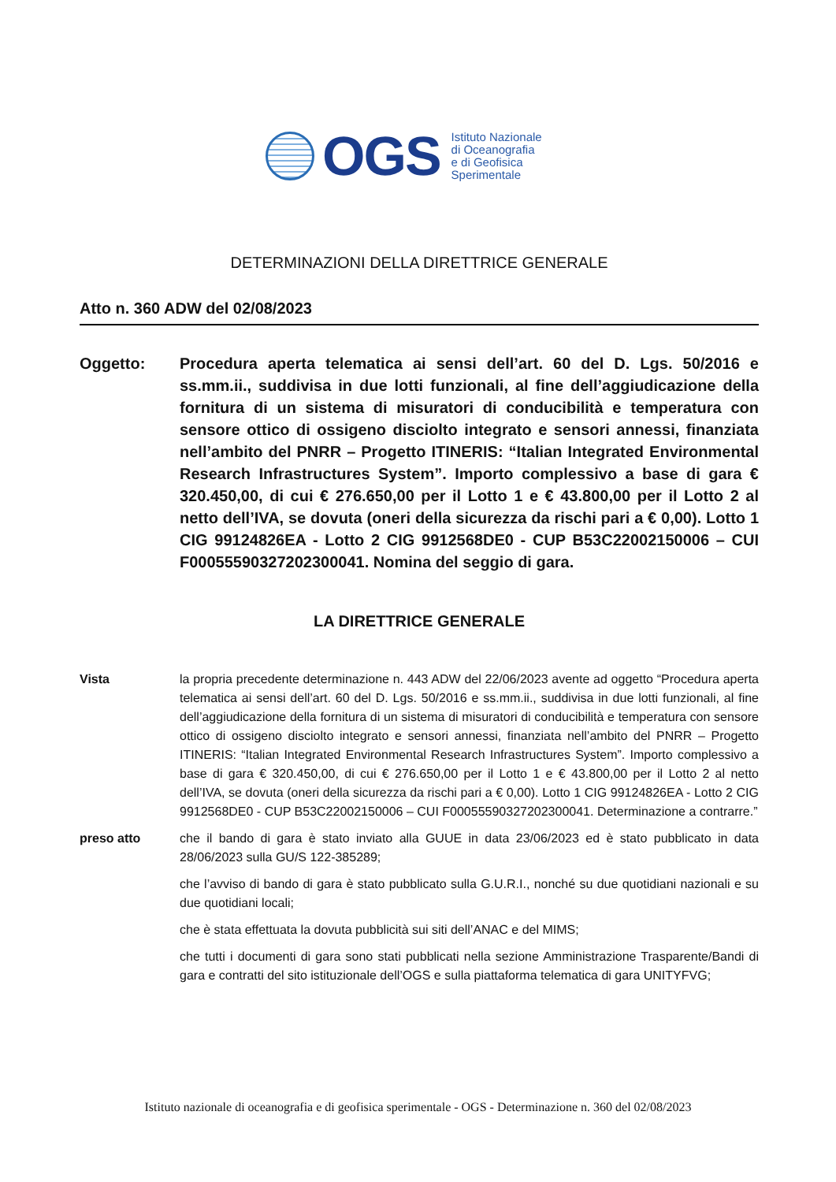OGS
Istituto Nazionale
di Oceanografia
e di Geofisica
Sperimentale
DETERMINAZIONI DELLA DIRETTRICE GENERALE
Atto n. 360 ADW del 02/08/2023
Oggetto: Procedura aperta telematica ai sensi dell’art. 60 del D. Lgs. 50/2016 e ss.mm.ii., suddivisa in due lotti funzionali, al fine dell’aggiudicazione della fornitura di un sistema di misuratori di conducibilità e temperatura con sensore ottico di ossigeno disciolto integrato e sensori annessi, finanziata nell’ambito del PNRR – Progetto ITINERIS: “Italian Integrated Environmental Research Infrastructures System”. Importo complessivo a base di gara € 320.450,00, di cui € 276.650,00 per il Lotto 1 e € 43.800,00 per il Lotto 2 al netto dell’IVA, se dovuta (oneri della sicurezza da rischi pari a € 0,00). Lotto 1 CIG 99124826EA - Lotto 2 CIG 9912568DE0 - CUP B53C22002150006 – CUI F00055590327202300041. Nomina del seggio di gara.
LA DIRETTRICE GENERALE
Vista la propria precedente determinazione n. 443 ADW del 22/06/2023 avente ad oggetto “Procedura aperta telematica ai sensi dell’art. 60 del D. Lgs. 50/2016 e ss.mm.ii., suddivisa in due lotti funzionali, al fine dell’aggiudicazione della fornitura di un sistema di misuratori di conducibilità e temperatura con sensore ottico di ossigeno disciolto integrato e sensori annessi, finanziata nell’ambito del PNRR – Progetto ITINERIS: “Italian Integrated Environmental Research Infrastructures System”. Importo complessivo a base di gara € 320.450,00, di cui € 276.650,00 per il Lotto 1 e € 43.800,00 per il Lotto 2 al netto dell’IVA, se dovuta (oneri della sicurezza da rischi pari a € 0,00). Lotto 1 CIG 99124826EA - Lotto 2 CIG 9912568DE0 - CUP B53C22002150006 – CUI F00055590327202300041. Determinazione a contrarre.”
preso atto che il bando di gara è stato inviato alla GUUE in data 23/06/2023 ed è stato pubblicato in data 28/06/2023 sulla GU/S 122-385289;
che l’avviso di bando di gara è stato pubblicato sulla G.U.R.I., nonché su due quotidiani nazionali e su due quotidiani locali;
che è stata effettuata la dovuta pubblicità sui siti dell’ANAC e del MIMS;
che tutti i documenti di gara sono stati pubblicati nella sezione Amministrazione Trasparente/Bandi di gara e contratti del sito istituzionale dell’OGS e sulla piattaforma telematica di gara UNITYFVG;
Istituto nazionale di oceanografia e di geofisica sperimentale - OGS - Determinazione n. 360 del 02/08/2023